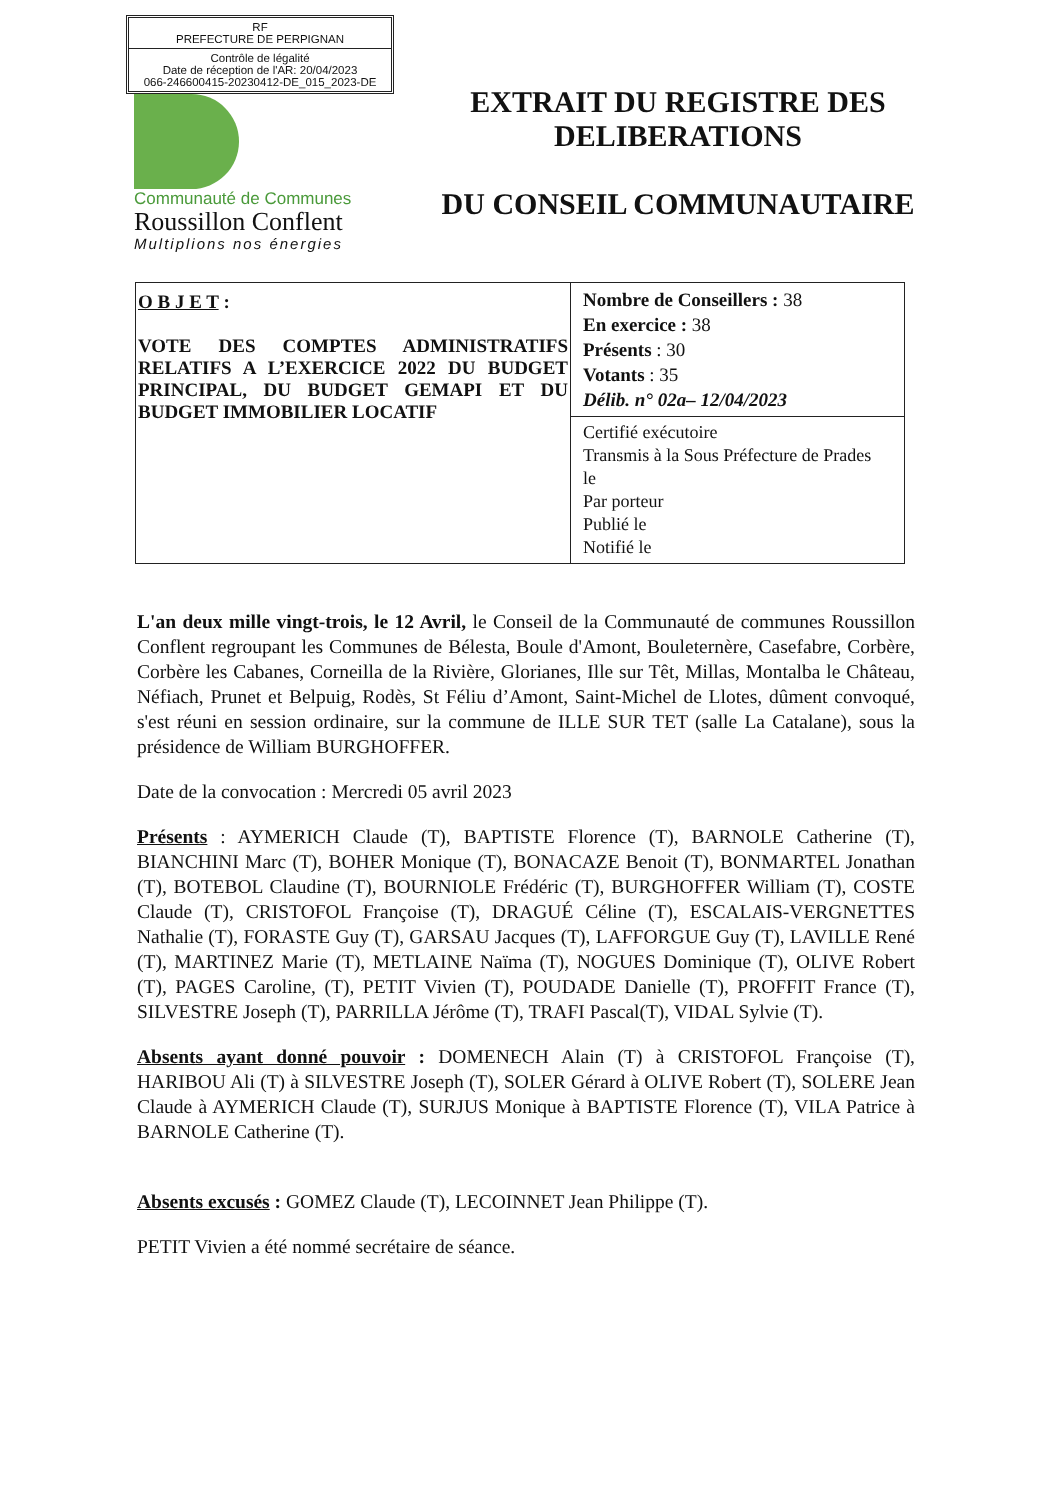RF
PREFECTURE DE PERPIGNAN
Contrôle de légalité
Date de réception de l'AR: 20/04/2023
066-246600415-20230412-DE_015_2023-DE
Communauté de Communes
Roussillon Conflent
Multiplions nos énergies
EXTRAIT DU REGISTRE DES DELIBERATIONS
DU CONSEIL COMMUNAUTAIRE
| O B J E T : VOTE DES COMPTES ADMINISTRATIFS RELATIFS A L’EXERCICE 2022 DU BUDGET PRINCIPAL, DU BUDGET GEMAPI ET DU BUDGET IMMOBILIER LOCATIF | Nombre de Conseillers : 38 En exercice : 38 Présents : 30 Votants : 35 Délib. n° 02a– 12/04/2023 |
| | Certifié exécutoire Transmis à la Sous Préfecture de Prades le Par porteur Publié le Notifié le |
L'an deux mille vingt-trois, le 12 Avril, le Conseil de la Communauté de communes Roussillon Conflent regroupant les Communes de Bélesta, Boule d'Amont, Bouleternère, Casefabre, Corbère, Corbère les Cabanes, Corneilla de la Rivière, Glorianes, Ille sur Têt, Millas, Montalba le Château, Néfiach, Prunet et Belpuig, Rodès, St Féliu d’Amont, Saint-Michel de Llotes, dûment convoqué, s'est réuni en session ordinaire, sur la commune de ILLE SUR TET (salle La Catalane), sous la présidence de William BURGHOFFER.
Date de la convocation : Mercredi 05 avril 2023
Présents : AYMERICH Claude (T), BAPTISTE Florence (T), BARNOLE Catherine (T), BIANCHINI Marc (T), BOHER Monique (T), BONACAZE Benoit (T), BONMARTEL Jonathan (T), BOTEBOL Claudine (T), BOURNIOLE Frédéric (T), BURGHOFFER William (T), COSTE Claude (T), CRISTOFOL Françoise (T), DRAGUÉ Céline (T), ESCALAIS-VERGNETTES Nathalie (T), FORASTE Guy (T), GARSAU Jacques (T), LAFFORGUE Guy (T), LAVILLE René (T), MARTINEZ Marie (T), METLAINE Naïma (T), NOGUES Dominique (T), OLIVE Robert (T), PAGES Caroline, (T), PETIT Vivien (T), POUDADE Danielle (T), PROFFIT France (T), SILVESTRE Joseph (T), PARRILLA Jérôme (T), TRAFI Pascal(T), VIDAL Sylvie (T).
Absents ayant donné pouvoir : DOMENECH Alain (T) à CRISTOFOL Françoise (T), HARIBOU Ali (T) à SILVESTRE Joseph (T), SOLER Gérard à OLIVE Robert (T), SOLERE Jean Claude à AYMERICH Claude (T), SURJUS Monique à BAPTISTE Florence (T), VILA Patrice à BARNOLE Catherine (T).
Absents excusés : GOMEZ Claude (T), LECOINNET Jean Philippe (T).
PETIT Vivien a été nommé secrétaire de séance.